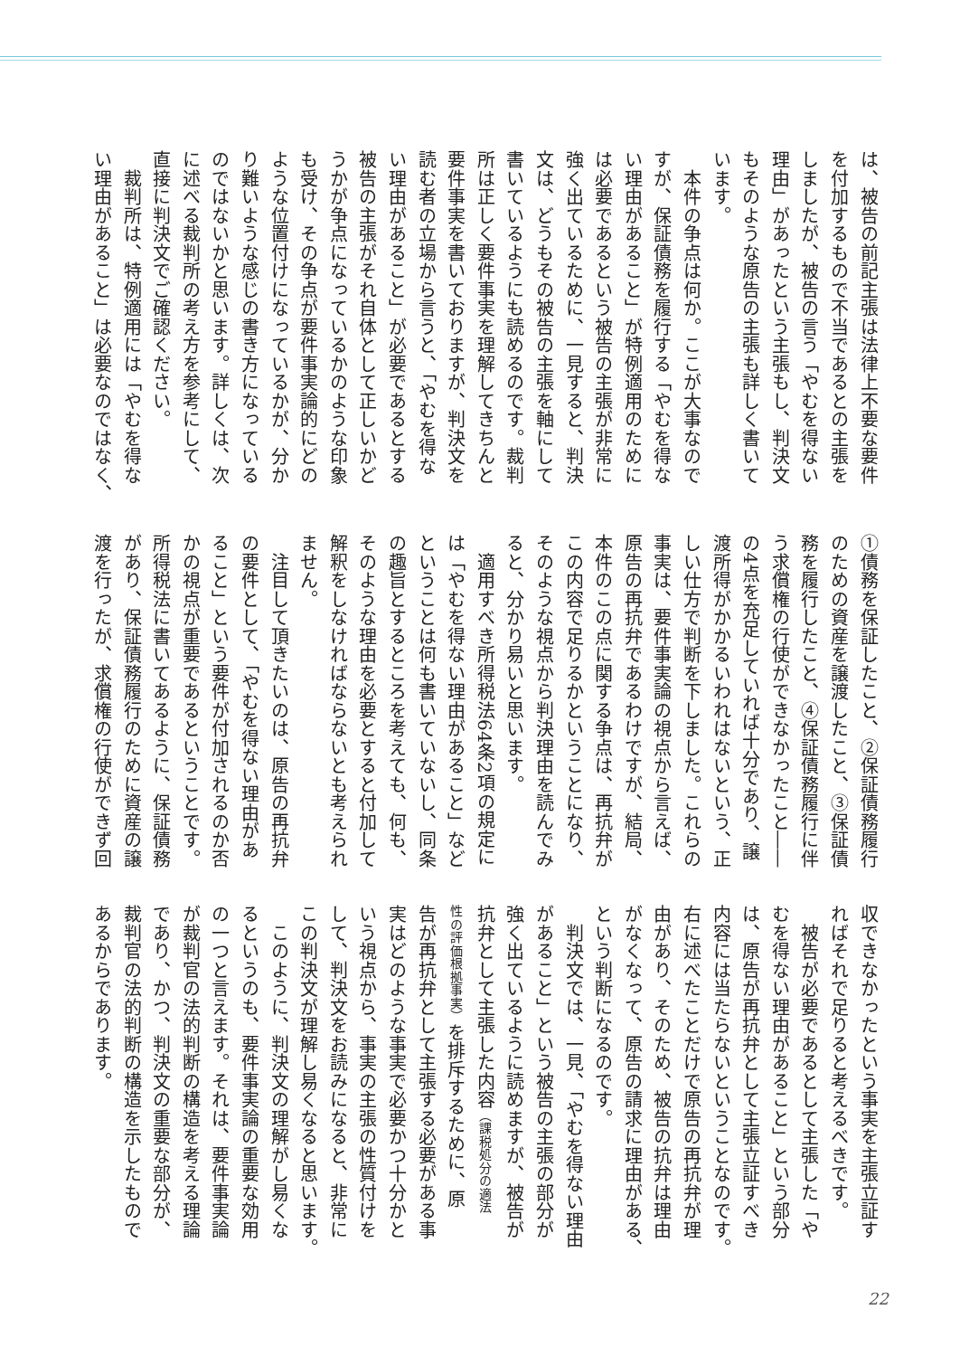は、被告の前記主張は法律上不要な要件
を付加するもので不当であるとの主張を
しましたが、被告の言う「やむを得ない
理由」があったという主張もし、判決文
もそのような原告の主張も詳しく書いて
います。
　本件の争点は何か。ここが大事なので
すが、保証債務を履行する「やむを得な
い理由があること」が特例適用のために
は必要であるという被告の主張が非常に
強く出ているために、一見すると、判決
文は、どうもその被告の主張を軸にして
書いているようにも読めるのです。裁判
所は正しく要件事実を理解してきちんと
要件事実を書いておりますが、判決文を
読む者の立場から言うと、「やむを得な
い理由があること」が必要であるとする
被告の主張がそれ自体として正しいかど
うかが争点になっているかのような印象
も受け、その争点が要件事実論的にどの
ような位置付けになっているかが、分か
り難いような感じの書き方になっている
のではないかと思います。詳しくは、次
に述べる裁判所の考え方を参考にして、
直接に判決文でご確認ください。
　裁判所は、特例適用には「やむを得な
い理由があること」は必要なのではなく、
①債務を保証したこと、②保証債務履行
のための資産を譲渡したこと、③保証債
務を履行したこと、④保証債務履行に伴
う求償権の行使ができなかったこと――
の4点を充足していれば十分であり、譲
渡所得がかかるいわれはないという、正
しい仕方で判断を下しました。これらの
事実は、要件事実論の視点から言えば、
原告の再抗弁であるわけですが、結局、
本件のこの点に関する争点は、再抗弁が
この内容で足りるかということになり、
そのような視点から判決理由を読んでみ
ると、分かり易いと思います。
　適用すべき所得税法64条2項の規定に
は「やむを得ない理由があること」など
ということは何も書いていないし、同条
の趣旨とするところを考えても、何も、
そのような理由を必要とすると付加して
解釈をしなければならないとも考えられ
ません。
　注目して頂きたいのは、原告の再抗弁
の要件として、「やむを得ない理由があ
ること」という要件が付加されるのか否
かの視点が重要であるということです。
所得税法に書いてあるように、保証債務
があり、保証債務履行のために資産の譲
渡を行ったが、求償権の行使ができず回
収できなかったという事実を主張立証す
ればそれで足りると考えるべきです。
　被告が必要であるとして主張した「や
むを得ない理由があること」という部分
は、原告が再抗弁として主張立証すべき
内容には当たらないということなのです。
右に述べたことだけで原告の再抗弁が理
由があり、そのため、被告の抗弁は理由
がなくなって、原告の請求に理由がある、
という判断になるのです。
　判決文では、一見、「やむを得ない理由
があること」という被告の主張の部分が
強く出ているように読めますが、被告が
抗弁として主張した内容（課税処分の適法
性の評価根拠事実）を排斥するために、原
告が再抗弁として主張する必要がある事
実はどのような事実で必要かつ十分かと
いう視点から、事実の主張の性質付けを
して、判決文をお読みになると、非常に
この判決文が理解し易くなると思います。
　このように、判決文の理解がし易くな
るというのも、要件事実論の重要な効用
の一つと言えます。それは、要件事実論
が裁判官の法的判断の構造を考える理論
であり、かつ、判決文の重要な部分が、
裁判官の法的判断の構造を示したもので
あるからであります。
22